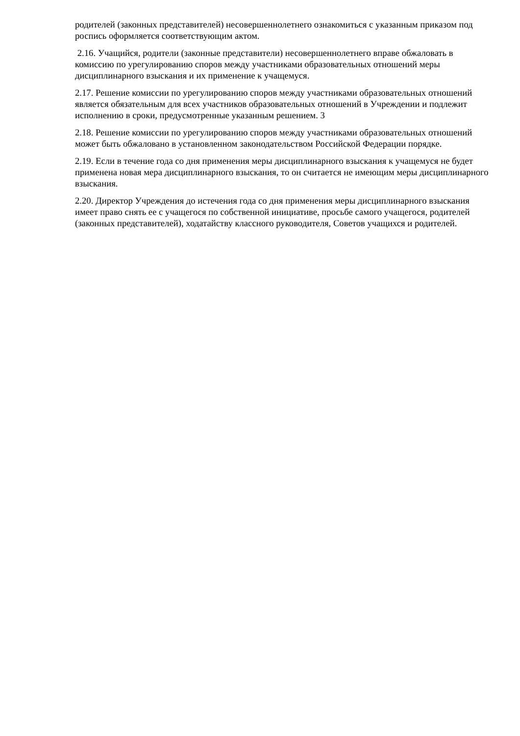родителей (законных представителей) несовершеннолетнего ознакомиться с указанным приказом под роспись оформляется соответствующим актом.
2.16. Учащийся, родители (законные представители) несовершеннолетнего вправе обжаловать в комиссию по урегулированию споров между участниками образовательных отношений меры дисциплинарного взыскания и их применение к учащемуся.
2.17. Решение комиссии по урегулированию споров между участниками образовательных отношений является обязательным для всех участников образовательных отношений в Учреждении и подлежит исполнению в сроки, предусмотренные указанным решением. 3
2.18. Решение комиссии по урегулированию споров между участниками образовательных отношений может быть обжаловано в установленном законодательством Российской Федерации порядке.
2.19. Если в течение года со дня применения меры дисциплинарного взыскания к учащемуся не будет применена новая мера дисциплинарного взыскания, то он считается не имеющим меры дисциплинарного взыскания.
2.20. Директор Учреждения до истечения года со дня применения меры дисциплинарного взыскания имеет право снять ее с учащегося по собственной инициативе, просьбе самого учащегося, родителей (законных представителей), ходатайству классного руководителя, Советов учащихся и родителей.